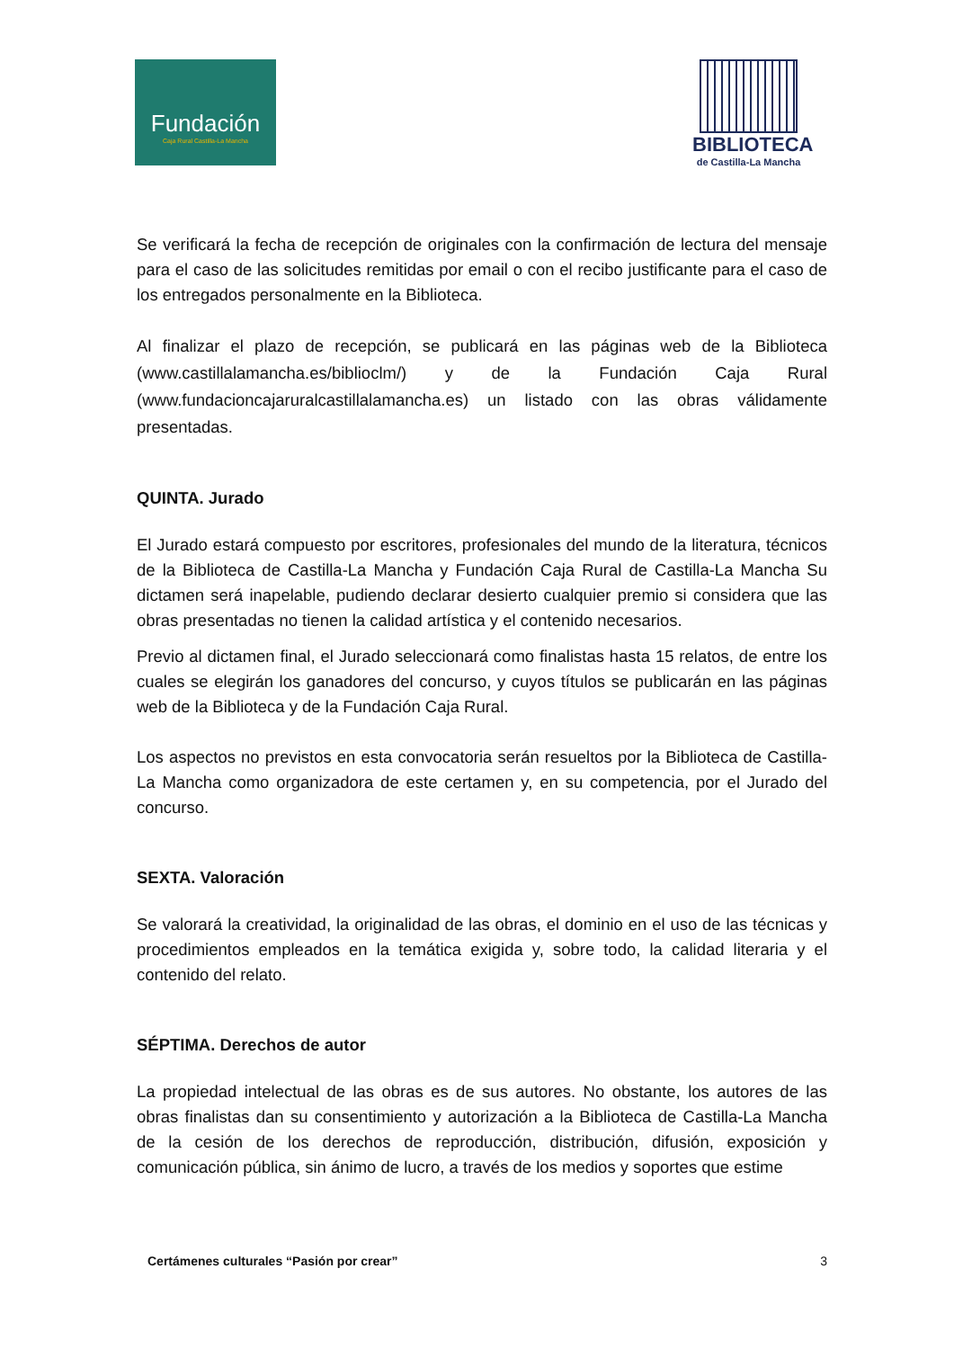Fundación
Caja Rural Castilla-La Mancha
BIBLIOTECA
de Castilla-La Mancha
Se verificará la fecha de recepción de originales con la confirmación de lectura del mensaje para el caso de las solicitudes remitidas por email o con el recibo justificante para el caso de los entregados personalmente en la Biblioteca.
Al finalizar el plazo de recepción, se publicará en las páginas web de la Biblioteca (www.castillalamancha.es/biblioclm/) y de la Fundación Caja Rural (www.fundacioncajaruralcastillalamancha.es) un listado con las obras válidamente presentadas.
QUINTA. Jurado
El Jurado estará compuesto por escritores, profesionales del mundo de la literatura, técnicos de la Biblioteca de Castilla-La Mancha y Fundación Caja Rural de Castilla-La Mancha Su dictamen será inapelable, pudiendo declarar desierto cualquier premio si considera que las obras presentadas no tienen la calidad artística y el contenido necesarios.
Previo al dictamen final, el Jurado seleccionará como finalistas hasta 15 relatos, de entre los cuales se elegirán los ganadores del concurso, y cuyos títulos se publicarán en las páginas web de la Biblioteca y de la Fundación Caja Rural.
Los aspectos no previstos en esta convocatoria serán resueltos por la Biblioteca de Castilla-La Mancha como organizadora de este certamen y, en su competencia, por el Jurado del concurso.
SEXTA. Valoración
Se valorará la creatividad, la originalidad de las obras, el dominio en el uso de las técnicas y procedimientos empleados en la temática exigida y, sobre todo, la calidad literaria y el contenido del relato.
SÉPTIMA. Derechos de autor
La propiedad intelectual de las obras es de sus autores. No obstante, los autores de las obras finalistas dan su consentimiento y autorización a la Biblioteca de Castilla-La Mancha de la cesión de los derechos de reproducción, distribución, difusión, exposición y comunicación pública, sin ánimo de lucro, a través de los medios y soportes que estime
Certámenes culturales “Pasión por crear” 3